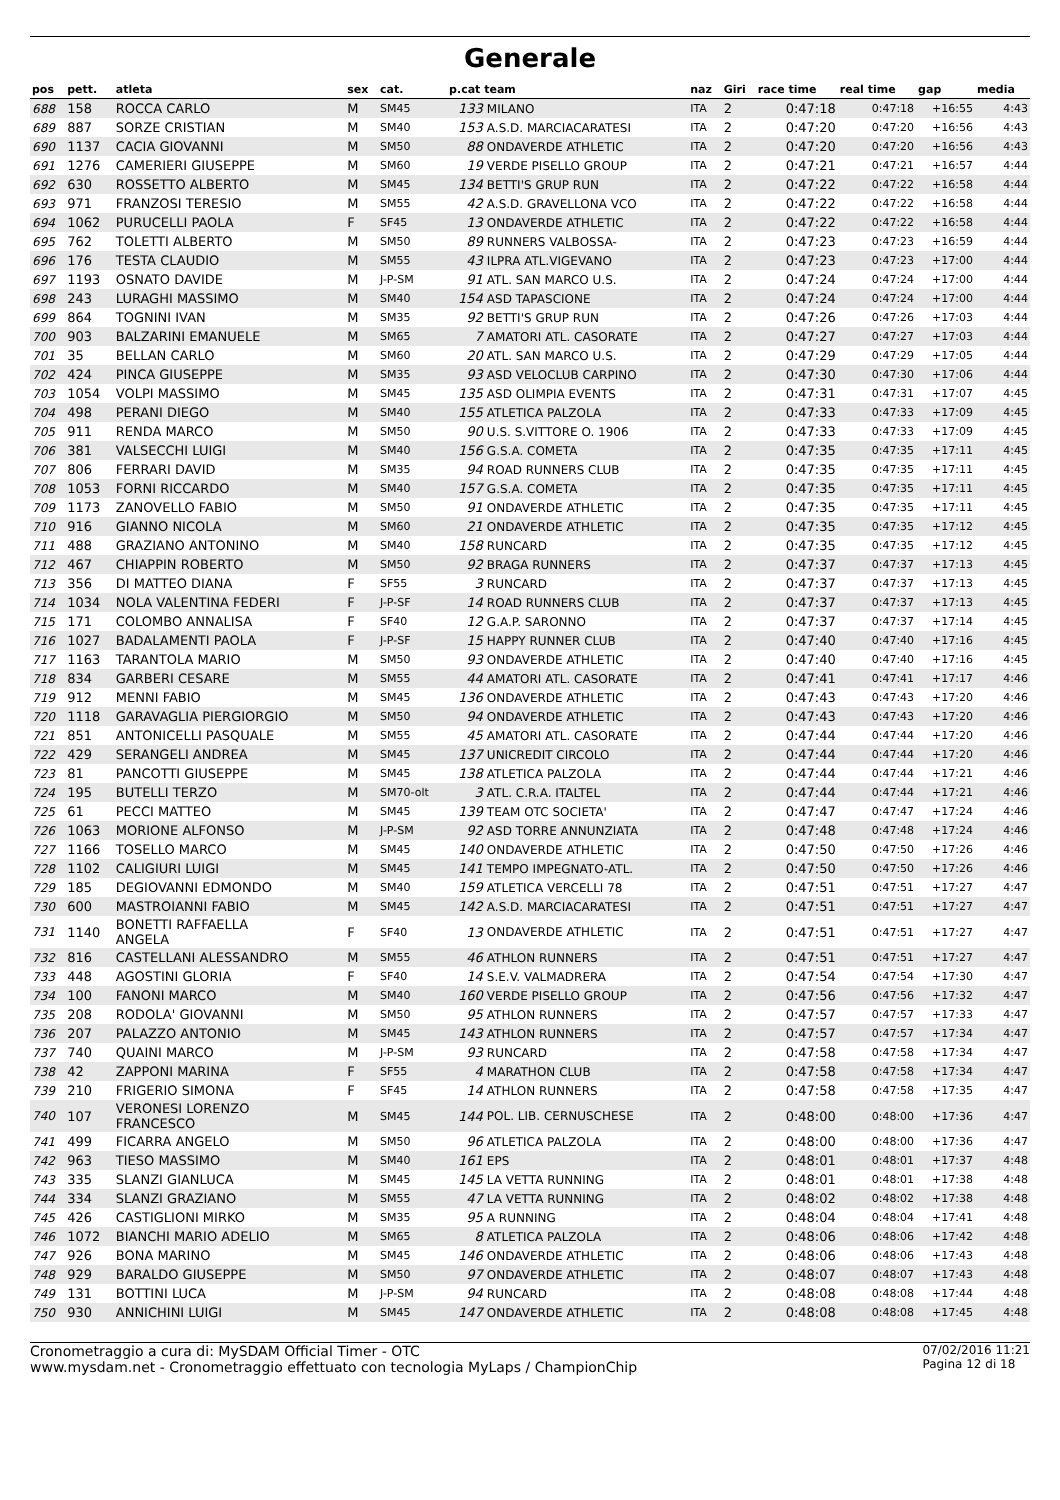Generale
| pos | pett. | atleta | sex | cat. | p.cat team | | naz | Giri | race time | real time | gap | media |
| --- | --- | --- | --- | --- | --- | --- | --- | --- | --- | --- | --- | --- |
| 688 | 158 | ROCCA CARLO | M | SM45 | 133 | MILANO | ITA | 2 | 0:47:18 | 0:47:18 | +16:55 | 4:43 |
| 689 | 887 | SORZE CRISTIAN | M | SM40 | 153 | A.S.D. MARCIACARATESI | ITA | 2 | 0:47:20 | 0:47:20 | +16:56 | 4:43 |
| 690 | 1137 | CACIA GIOVANNI | M | SM50 | 88 | ONDAVERDE ATHLETIC | ITA | 2 | 0:47:20 | 0:47:20 | +16:56 | 4:43 |
| 691 | 1276 | CAMERIERI GIUSEPPE | M | SM60 | 19 | VERDE PISELLO GROUP | ITA | 2 | 0:47:21 | 0:47:21 | +16:57 | 4:44 |
| 692 | 630 | ROSSETTO ALBERTO | M | SM45 | 134 | BETTI'S GRUP RUN | ITA | 2 | 0:47:22 | 0:47:22 | +16:58 | 4:44 |
| 693 | 971 | FRANZOSI TERESIO | M | SM55 | 42 | A.S.D. GRAVELLONA VCO | ITA | 2 | 0:47:22 | 0:47:22 | +16:58 | 4:44 |
| 694 | 1062 | PURUCELLI PAOLA | F | SF45 | 13 | ONDAVERDE ATHLETIC | ITA | 2 | 0:47:22 | 0:47:22 | +16:58 | 4:44 |
| 695 | 762 | TOLETTI ALBERTO | M | SM50 | 89 | RUNNERS VALBOSSA- | ITA | 2 | 0:47:23 | 0:47:23 | +16:59 | 4:44 |
| 696 | 176 | TESTA CLAUDIO | M | SM55 | 43 | ILPRA ATL.VIGEVANO | ITA | 2 | 0:47:23 | 0:47:23 | +17:00 | 4:44 |
| 697 | 1193 | OSNATO DAVIDE | M | J-P-SM | 91 | ATL. SAN MARCO U.S. | ITA | 2 | 0:47:24 | 0:47:24 | +17:00 | 4:44 |
| 698 | 243 | LURAGHI MASSIMO | M | SM40 | 154 | ASD TAPASCIONE | ITA | 2 | 0:47:24 | 0:47:24 | +17:00 | 4:44 |
| 699 | 864 | TOGNINI IVAN | M | SM35 | 92 | BETTI'S GRUP RUN | ITA | 2 | 0:47:26 | 0:47:26 | +17:03 | 4:44 |
| 700 | 903 | BALZARINI EMANUELE | M | SM65 | 7 | AMATORI ATL. CASORATE | ITA | 2 | 0:47:27 | 0:47:27 | +17:03 | 4:44 |
| 701 | 35 | BELLAN CARLO | M | SM60 | 20 | ATL. SAN MARCO U.S. | ITA | 2 | 0:47:29 | 0:47:29 | +17:05 | 4:44 |
| 702 | 424 | PINCA GIUSEPPE | M | SM35 | 93 | ASD VELOCLUB CARPINO | ITA | 2 | 0:47:30 | 0:47:30 | +17:06 | 4:44 |
| 703 | 1054 | VOLPI MASSIMO | M | SM45 | 135 | ASD OLIMPIA EVENTS | ITA | 2 | 0:47:31 | 0:47:31 | +17:07 | 4:45 |
| 704 | 498 | PERANI DIEGO | M | SM40 | 155 | ATLETICA PALZOLA | ITA | 2 | 0:47:33 | 0:47:33 | +17:09 | 4:45 |
| 705 | 911 | RENDA MARCO | M | SM50 | 90 | U.S. S.VITTORE O. 1906 | ITA | 2 | 0:47:33 | 0:47:33 | +17:09 | 4:45 |
| 706 | 381 | VALSECCHI LUIGI | M | SM40 | 156 | G.S.A. COMETA | ITA | 2 | 0:47:35 | 0:47:35 | +17:11 | 4:45 |
| 707 | 806 | FERRARI DAVID | M | SM35 | 94 | ROAD RUNNERS CLUB | ITA | 2 | 0:47:35 | 0:47:35 | +17:11 | 4:45 |
| 708 | 1053 | FORNI RICCARDO | M | SM40 | 157 | G.S.A. COMETA | ITA | 2 | 0:47:35 | 0:47:35 | +17:11 | 4:45 |
| 709 | 1173 | ZANOVELLO FABIO | M | SM50 | 91 | ONDAVERDE ATHLETIC | ITA | 2 | 0:47:35 | 0:47:35 | +17:11 | 4:45 |
| 710 | 916 | GIANNO NICOLA | M | SM60 | 21 | ONDAVERDE ATHLETIC | ITA | 2 | 0:47:35 | 0:47:35 | +17:12 | 4:45 |
| 711 | 488 | GRAZIANO ANTONINO | M | SM40 | 158 | RUNCARD | ITA | 2 | 0:47:35 | 0:47:35 | +17:12 | 4:45 |
| 712 | 467 | CHIAPPIN ROBERTO | M | SM50 | 92 | BRAGA RUNNERS | ITA | 2 | 0:47:37 | 0:47:37 | +17:13 | 4:45 |
| 713 | 356 | DI MATTEO DIANA | F | SF55 | 3 | RUNCARD | ITA | 2 | 0:47:37 | 0:47:37 | +17:13 | 4:45 |
| 714 | 1034 | NOLA VALENTINA FEDERI | F | J-P-SF | 14 | ROAD RUNNERS CLUB | ITA | 2 | 0:47:37 | 0:47:37 | +17:13 | 4:45 |
| 715 | 171 | COLOMBO ANNALISA | F | SF40 | 12 | G.A.P. SARONNO | ITA | 2 | 0:47:37 | 0:47:37 | +17:14 | 4:45 |
| 716 | 1027 | BADALAMENTI PAOLA | F | J-P-SF | 15 | HAPPY RUNNER CLUB | ITA | 2 | 0:47:40 | 0:47:40 | +17:16 | 4:45 |
| 717 | 1163 | TARANTOLA MARIO | M | SM50 | 93 | ONDAVERDE ATHLETIC | ITA | 2 | 0:47:40 | 0:47:40 | +17:16 | 4:45 |
| 718 | 834 | GARBERI CESARE | M | SM55 | 44 | AMATORI ATL. CASORATE | ITA | 2 | 0:47:41 | 0:47:41 | +17:17 | 4:46 |
| 719 | 912 | MENNI FABIO | M | SM45 | 136 | ONDAVERDE ATHLETIC | ITA | 2 | 0:47:43 | 0:47:43 | +17:20 | 4:46 |
| 720 | 1118 | GARAVAGLIA PIERGIORGIO | M | SM50 | 94 | ONDAVERDE ATHLETIC | ITA | 2 | 0:47:43 | 0:47:43 | +17:20 | 4:46 |
| 721 | 851 | ANTONICELLI PASQUALE | M | SM55 | 45 | AMATORI ATL. CASORATE | ITA | 2 | 0:47:44 | 0:47:44 | +17:20 | 4:46 |
| 722 | 429 | SERANGELI ANDREA | M | SM45 | 137 | UNICREDIT CIRCOLO | ITA | 2 | 0:47:44 | 0:47:44 | +17:20 | 4:46 |
| 723 | 81 | PANCOTTI GIUSEPPE | M | SM45 | 138 | ATLETICA PALZOLA | ITA | 2 | 0:47:44 | 0:47:44 | +17:21 | 4:46 |
| 724 | 195 | BUTELLI TERZO | M | SM70-olt | 3 | ATL. C.R.A. ITALTEL | ITA | 2 | 0:47:44 | 0:47:44 | +17:21 | 4:46 |
| 725 | 61 | PECCI MATTEO | M | SM45 | 139 | TEAM OTC SOCIETA' | ITA | 2 | 0:47:47 | 0:47:47 | +17:24 | 4:46 |
| 726 | 1063 | MORIONE ALFONSO | M | J-P-SM | 92 | ASD TORRE ANNUNZIATA | ITA | 2 | 0:47:48 | 0:47:48 | +17:24 | 4:46 |
| 727 | 1166 | TOSELLO MARCO | M | SM45 | 140 | ONDAVERDE ATHLETIC | ITA | 2 | 0:47:50 | 0:47:50 | +17:26 | 4:46 |
| 728 | 1102 | CALIGIURI LUIGI | M | SM45 | 141 | TEMPO IMPEGNATO-ATL. | ITA | 2 | 0:47:50 | 0:47:50 | +17:26 | 4:46 |
| 729 | 185 | DEGIOVANNI EDMONDO | M | SM40 | 159 | ATLETICA VERCELLI 78 | ITA | 2 | 0:47:51 | 0:47:51 | +17:27 | 4:47 |
| 730 | 600 | MASTROIANNI FABIO | M | SM45 | 142 | A.S.D. MARCIACARATESI | ITA | 2 | 0:47:51 | 0:47:51 | +17:27 | 4:47 |
| 731 | 1140 | BONETTI RAFFAELLA ANGELA | F | SF40 | 13 | ONDAVERDE ATHLETIC | ITA | 2 | 0:47:51 | 0:47:51 | +17:27 | 4:47 |
| 732 | 816 | CASTELLANI ALESSANDRO | M | SM55 | 46 | ATHLON RUNNERS | ITA | 2 | 0:47:51 | 0:47:51 | +17:27 | 4:47 |
| 733 | 448 | AGOSTINI GLORIA | F | SF40 | 14 | S.E.V. VALMADRERA | ITA | 2 | 0:47:54 | 0:47:54 | +17:30 | 4:47 |
| 734 | 100 | FANONI MARCO | M | SM40 | 160 | VERDE PISELLO GROUP | ITA | 2 | 0:47:56 | 0:47:56 | +17:32 | 4:47 |
| 735 | 208 | RODOLA' GIOVANNI | M | SM50 | 95 | ATHLON RUNNERS | ITA | 2 | 0:47:57 | 0:47:57 | +17:33 | 4:47 |
| 736 | 207 | PALAZZO ANTONIO | M | SM45 | 143 | ATHLON RUNNERS | ITA | 2 | 0:47:57 | 0:47:57 | +17:34 | 4:47 |
| 737 | 740 | QUAINI MARCO | M | J-P-SM | 93 | RUNCARD | ITA | 2 | 0:47:58 | 0:47:58 | +17:34 | 4:47 |
| 738 | 42 | ZAPPONI MARINA | F | SF55 | 4 | MARATHON CLUB | ITA | 2 | 0:47:58 | 0:47:58 | +17:34 | 4:47 |
| 739 | 210 | FRIGERIO SIMONA | F | SF45 | 14 | ATHLON RUNNERS | ITA | 2 | 0:47:58 | 0:47:58 | +17:35 | 4:47 |
| 740 | 107 | VERONESI LORENZO FRANCESCO | M | SM45 | 144 | POL. LIB. CERNUSCHESE | ITA | 2 | 0:48:00 | 0:48:00 | +17:36 | 4:47 |
| 741 | 499 | FICARRA ANGELO | M | SM50 | 96 | ATLETICA PALZOLA | ITA | 2 | 0:48:00 | 0:48:00 | +17:36 | 4:47 |
| 742 | 963 | TIESO MASSIMO | M | SM40 | 161 | EPS | ITA | 2 | 0:48:01 | 0:48:01 | +17:37 | 4:48 |
| 743 | 335 | SLANZI GIANLUCA | M | SM45 | 145 | LA VETTA RUNNING | ITA | 2 | 0:48:01 | 0:48:01 | +17:38 | 4:48 |
| 744 | 334 | SLANZI GRAZIANO | M | SM55 | 47 | LA VETTA RUNNING | ITA | 2 | 0:48:02 | 0:48:02 | +17:38 | 4:48 |
| 745 | 426 | CASTIGLIONI MIRKO | M | SM35 | 95 | A RUNNING | ITA | 2 | 0:48:04 | 0:48:04 | +17:41 | 4:48 |
| 746 | 1072 | BIANCHI MARIO ADELIO | M | SM65 | 8 | ATLETICA PALZOLA | ITA | 2 | 0:48:06 | 0:48:06 | +17:42 | 4:48 |
| 747 | 926 | BONA MARINO | M | SM45 | 146 | ONDAVERDE ATHLETIC | ITA | 2 | 0:48:06 | 0:48:06 | +17:43 | 4:48 |
| 748 | 929 | BARALDO GIUSEPPE | M | SM50 | 97 | ONDAVERDE ATHLETIC | ITA | 2 | 0:48:07 | 0:48:07 | +17:43 | 4:48 |
| 749 | 131 | BOTTINI LUCA | M | J-P-SM | 94 | RUNCARD | ITA | 2 | 0:48:08 | 0:48:08 | +17:44 | 4:48 |
| 750 | 930 | ANNICHINI LUIGI | M | SM45 | 147 | ONDAVERDE ATHLETIC | ITA | 2 | 0:48:08 | 0:48:08 | +17:45 | 4:48 |
Cronometraggio a cura di: MySDAM Official Timer - OTC
www.mysdam.net - Cronometraggio effettuato con tecnologia MyLaps / ChampionChip
07/02/2016 11:21
Pagina 12 di 18